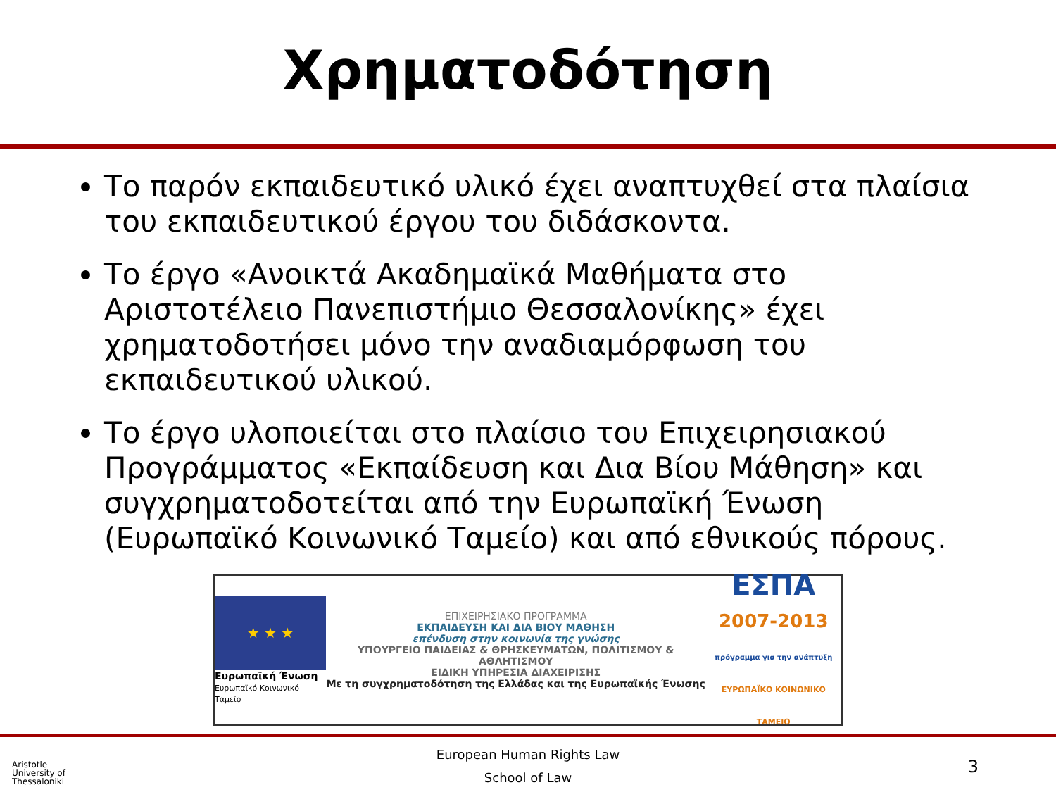Χρηματοδότηση
Το παρόν εκπαιδευτικό υλικό έχει αναπτυχθεί στα πλαίσια του εκπαιδευτικού έργου του διδάσκοντα.
Το έργο «Ανοικτά Ακαδημαϊκά Μαθήματα στο Αριστοτέλειο Πανεπιστήμιο Θεσσαλονίκης» έχει χρηματοδοτήσει μόνο την αναδιαμόρφωση του εκπαιδευτικού υλικού.
Το έργο υλοποιείται στο πλαίσιο του Επιχειρησιακού Προγράμματος «Εκπαίδευση και Δια Βίου Μάθηση» και συγχρηματοδοτείται από την Ευρωπαϊκή Ένωση (Ευρωπαϊκό Κοινωνικό Ταμείο) και από εθνικούς πόρους.
★ ★ ★
Ευρωπαϊκή Ένωση
Ευρωπαϊκό Κοινωνικό Ταμείο
ΕΠΙΧΕΙΡΗΣΙΑΚΟ ΠΡΟΓΡΑΜΜΑ
ΕΚΠΑΙΔΕΥΣΗ ΚΑΙ ΔΙΑ ΒΙΟΥ ΜΑΘΗΣΗ
επένδυση στην κοινωνία της γνώσης
ΥΠΟΥΡΓΕΙΟ ΠΑΙΔΕΙΑΣ & ΘΡΗΣΚΕΥΜΑΤΩΝ, ΠΟΛΙΤΙΣΜΟΥ & ΑΘΛΗΤΙΣΜΟΥ
ΕΙΔΙΚΗ ΥΠΗΡΕΣΙΑ ΔΙΑΧΕΙΡΙΣΗΣ
Με τη συγχρηματοδότηση της Ελλάδας και της Ευρωπαϊκής Ένωσης
ΕΣΠΑ
2007-2013
πρόγραμμα για την ανάπτυξη
ΕΥΡΩΠΑΪΚΟ ΚΟΙΝΩΝΙΚΟ ΤΑΜΕΙΟ
European Human Rights Law
School of Law
Aristotle
University of
Thessaloniki
3